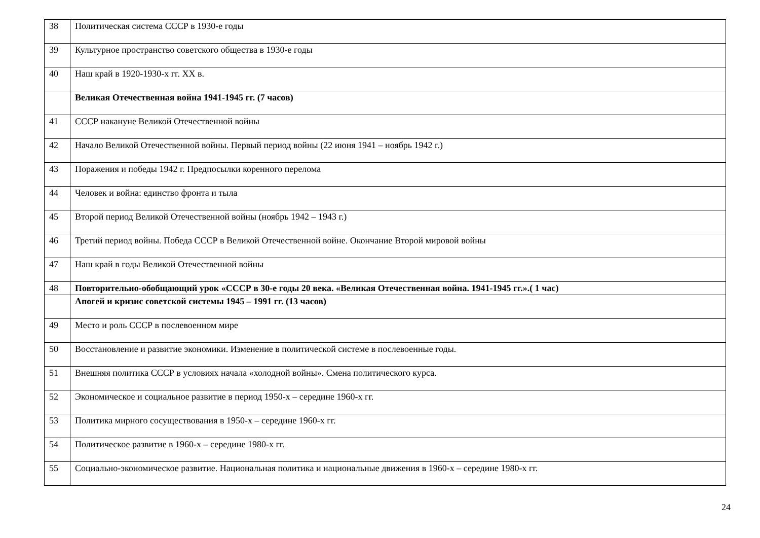| 38 | Политическая система СССР в 1930-е годы |
| 39 | Культурное пространство советского общества в 1930-е годы |
| 40 | Наш край в 1920-1930-х гг. XX в. |
| | Великая Отечественная война 1941-1945 гг. (7 часов) |
| 41 | СССР накануне Великой Отечественной войны |
| 42 | Начало Великой Отечественной войны. Первый период войны (22 июня 1941 – ноябрь 1942 г.) |
| 43 | Поражения и победы 1942 г. Предпосылки коренного перелома |
| 44 | Человек и война: единство фронта и тыла |
| 45 | Второй период Великой Отечественной войны (ноябрь 1942 – 1943 г.) |
| 46 | Третий период войны. Победа СССР в Великой Отечественной войне. Окончание Второй мировой войны |
| 47 | Наш край в годы Великой Отечественной войны |
| 48 | Повторительно-обобщающий урок «СССР в 30-е годы 20 века. «Великая Отечественная война. 1941-1945 гг.».( 1 час) |
| | Апогей и кризис советской системы 1945 – 1991 гг. (13 часов) |
| 49 | Место и роль СССР в послевоенном мире |
| 50 | Восстановление и развитие экономики. Изменение в политической системе в послевоенные годы. |
| 51 | Внешняя политика СССР в условиях начала «холодной войны». Смена политического курса. |
| 52 | Экономическое и социальное развитие в период 1950-х – середине 1960-х гг. |
| 53 | Политика мирного сосуществования в 1950-х – середине 1960-х гг. |
| 54 | Политическое развитие в 1960-х – середине 1980-х гг. |
| 55 | Социально-экономическое развитие. Национальная политика и национальные движения в 1960-х – середине 1980-х гг. |
24